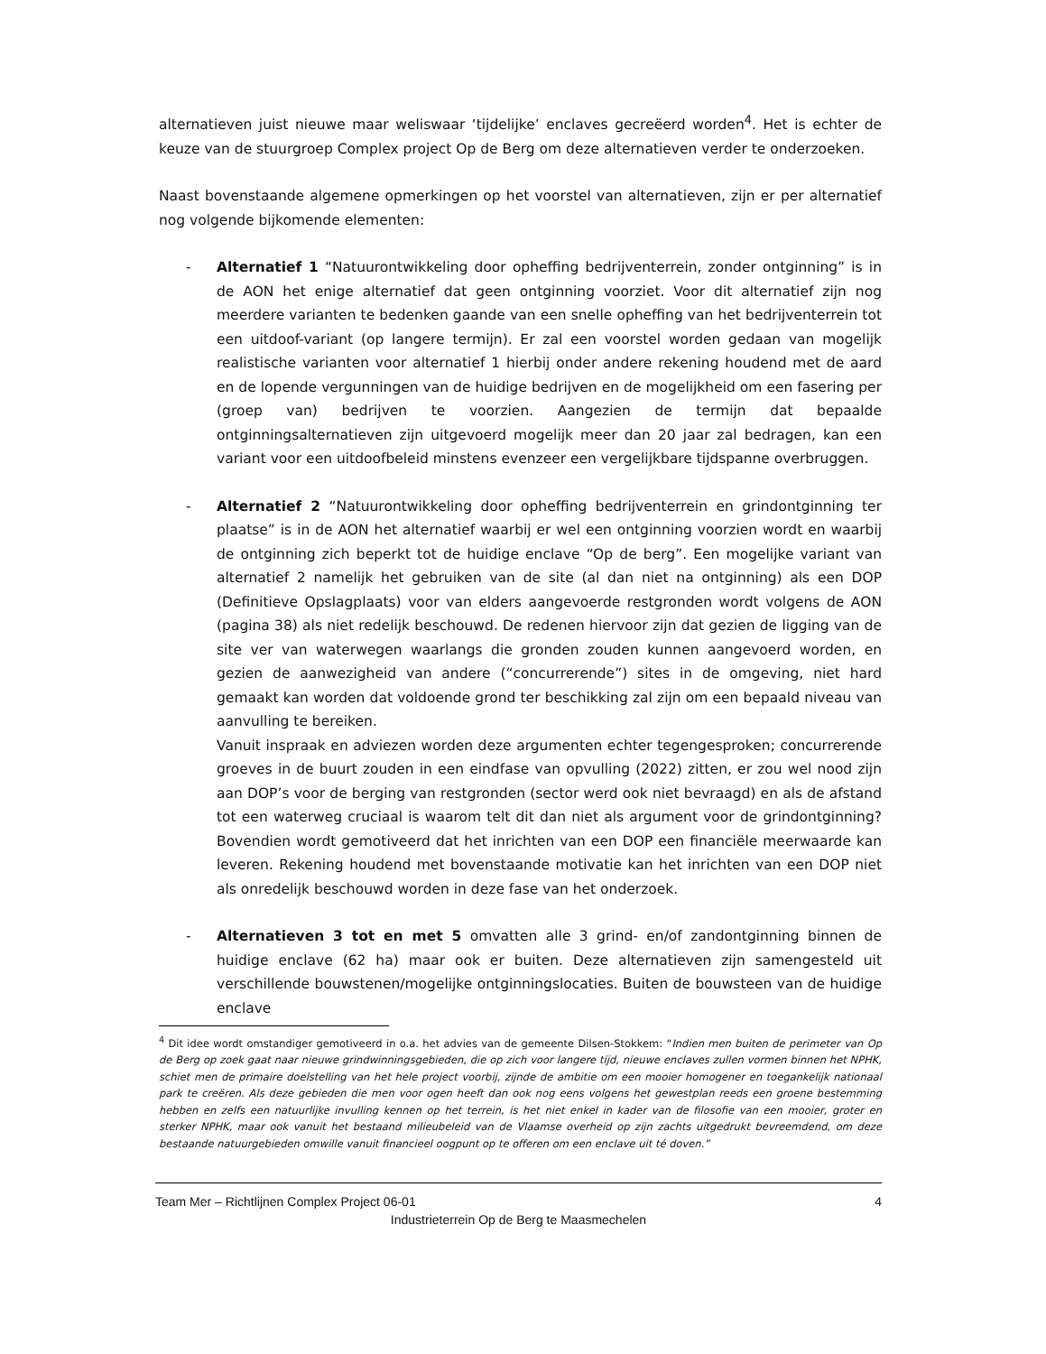alternatieven juist nieuwe maar weliswaar ‘tijdelijke’ enclaves gecreëerd worden<sup>4</sup>. Het is echter de keuze van de stuurgroep Complex project Op de Berg om deze alternatieven verder te onderzoeken.
Naast bovenstaande algemene opmerkingen op het voorstel van alternatieven, zijn er per alternatief nog volgende bijkomende elementen:
- Alternatief 1 “Natuurontwikkeling door opheffing bedrijventerrein, zonder ontginning” is in de AON het enige alternatief dat geen ontginning voorziet. Voor dit alternatief zijn nog meerdere varianten te bedenken gaande van een snelle opheffing van het bedrijventerrein tot een uitdoof-variant (op langere termijn). Er zal een voorstel worden gedaan van mogelijk realistische varianten voor alternatief 1 hierbij onder andere rekening houdend met de aard en de lopende vergunningen van de huidige bedrijven en de mogelijkheid om een fasering per (groep van) bedrijven te voorzien. Aangezien de termijn dat bepaalde ontginningsalternatieven zijn uitgevoerd mogelijk meer dan 20 jaar zal bedragen, kan een variant voor een uitdoofbeleid minstens evenzeer een vergelijkbare tijdspanne overbruggen.
- Alternatief 2 “Natuurontwikkeling door opheffing bedrijventerrein en grindontginning ter plaatse” is in de AON het alternatief waarbij er wel een ontginning voorzien wordt en waarbij de ontginning zich beperkt tot de huidige enclave “Op de berg”. Een mogelijke variant van alternatief 2 namelijk het gebruiken van de site (al dan niet na ontginning) als een DOP (Definitieve Opslagplaats) voor van elders aangevoerde restgronden wordt volgens de AON (pagina 38) als niet redelijk beschouwd. De redenen hiervoor zijn dat gezien de ligging van de site ver van waterwegen waarlangs die gronden zouden kunnen aangevoerd worden, en gezien de aanwezigheid van andere (“concurrerende”) sites in de omgeving, niet hard gemaakt kan worden dat voldoende grond ter beschikking zal zijn om een bepaald niveau van aanvulling te bereiken.
Vanuit inspraak en adviezen worden deze argumenten echter tegengesproken; concurrerende groeves in de buurt zouden in een eindfase van opvulling (2022) zitten, er zou wel nood zijn aan DOP’s voor de berging van restgronden (sector werd ook niet bevraagd) en als de afstand tot een waterweg cruciaal is waarom telt dit dan niet als argument voor de grindontginning? Bovendien wordt gemotiveerd dat het inrichten van een DOP een financiële meerwaarde kan leveren. Rekening houdend met bovenstaande motivatie kan het inrichten van een DOP niet als onredelijk beschouwd worden in deze fase van het onderzoek.
- Alternatieven 3 tot en met 5 omvatten alle 3 grind- en/of zandontginning binnen de huidige enclave (62 ha) maar ook er buiten. Deze alternatieven zijn samengesteld uit verschillende bouwstenen/mogelijke ontginningslocaties. Buiten de bouwsteen van de huidige enclave
<sup>4</sup> Dit idee wordt omstandiger gemotiveerd in o.a. het advies van de gemeente Dilsen-Stokkem: “Indien men buiten de perimeter van Op de Berg op zoek gaat naar nieuwe grindwinningsgebieden, die op zich voor langere tijd, nieuwe enclaves zullen vormen binnen het NPHK, schiet men de primaire doelstelling van het hele project voorbij, zijnde de ambitie om een mooier homogener en toegankelijk nationaal park te creëren. Als deze gebieden die men voor ogen heeft dan ook nog eens volgens het gewestplan reeds een groene bestemming hebben en zelfs een natuurlijke invulling kennen op het terrein, is het niet enkel in kader van de filosofie van een mooier, groter en sterker NPHK, maar ook vanuit het bestaand milieubeleid van de Vlaamse overheid op zijn zachts uitgedrukt bevreemdend, om deze bestaande natuurgebieden omwille vanuit financieel oogpunt op te offeren om een enclave uit té doven.”
Team Mer – Richtlijnen Complex Project 06-01 4
Industrieterrein Op de Berg te Maasmechelen